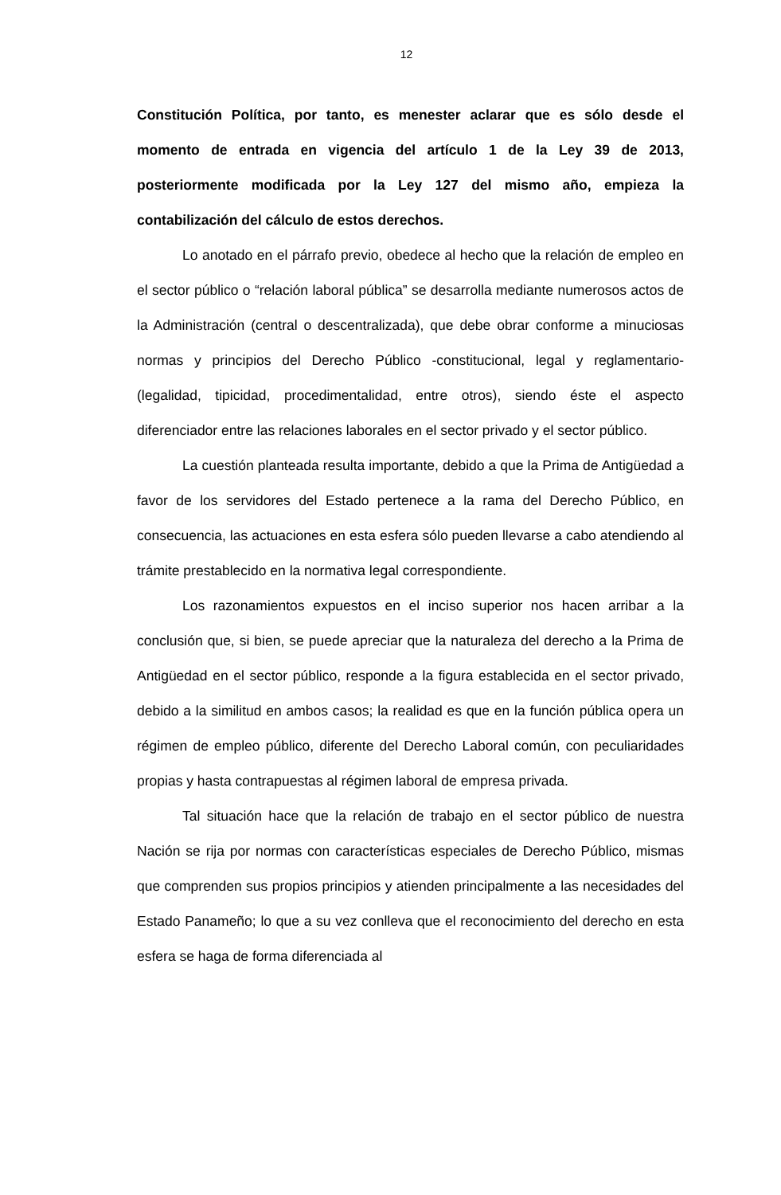12
Constitución Política, por tanto, es menester aclarar que es sólo desde el momento de entrada en vigencia del artículo 1 de la Ley 39 de 2013, posteriormente modificada por la Ley 127 del mismo año, empieza la contabilización del cálculo de estos derechos.
Lo anotado en el párrafo previo, obedece al hecho que la relación de empleo en el sector público o “relación laboral pública” se desarrolla mediante numerosos actos de la Administración (central o descentralizada), que debe obrar conforme a minuciosas normas y principios del Derecho Público -constitucional, legal y reglamentario- (legalidad, tipicidad, procedimentalidad, entre otros), siendo éste el aspecto diferenciador entre las relaciones laborales en el sector privado y el sector público.
La cuestión planteada resulta importante, debido a que la Prima de Antigüedad a favor de los servidores del Estado pertenece a la rama del Derecho Público, en consecuencia, las actuaciones en esta esfera sólo pueden llevarse a cabo atendiendo al trámite prestablecido en la normativa legal correspondiente.
Los razonamientos expuestos en el inciso superior nos hacen arribar a la conclusión que, si bien, se puede apreciar que la naturaleza del derecho a la Prima de Antigüedad en el sector público, responde a la figura establecida en el sector privado, debido a la similitud en ambos casos; la realidad es que en la función pública opera un régimen de empleo público, diferente del Derecho Laboral común, con peculiaridades propias y hasta contrapuestas al régimen laboral de empresa privada.
Tal situación hace que la relación de trabajo en el sector público de nuestra Nación se rija por normas con características especiales de Derecho Público, mismas que comprenden sus propios principios y atienden principalmente a las necesidades del Estado Panameño; lo que a su vez conlleva que el reconocimiento del derecho en esta esfera se haga de forma diferenciada al